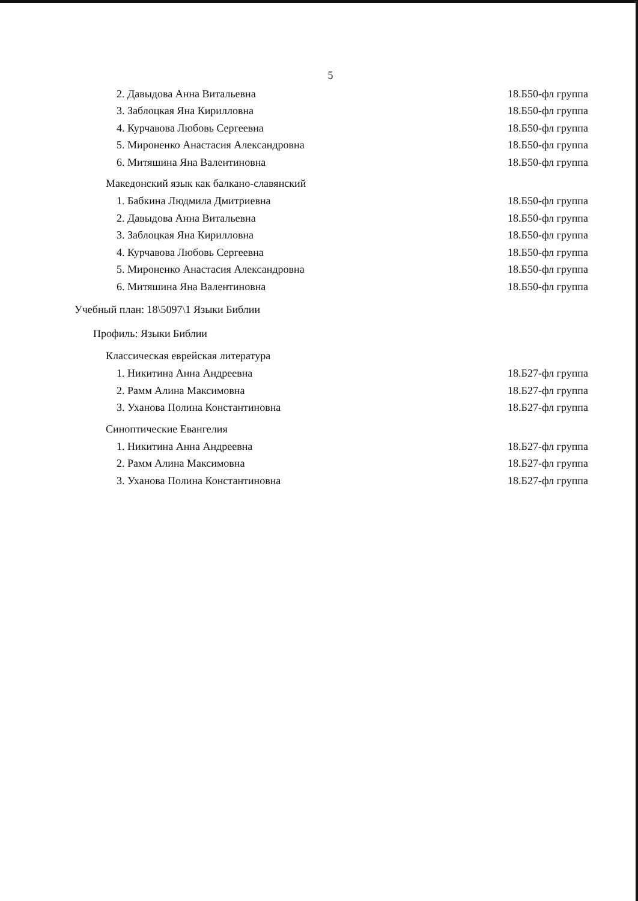5
2. Давыдова Анна Витальевна 18.Б50-фл группа
3. Заблоцкая Яна Кирилловна 18.Б50-фл группа
4. Курчавова Любовь Сергеевна 18.Б50-фл группа
5. Мироненко Анастасия Александровна 18.Б50-фл группа
6. Митяшина Яна Валентиновна 18.Б50-фл группа
Македонский язык как балкано-славянский
1. Бабкина Людмила Дмитриевна 18.Б50-фл группа
2. Давыдова Анна Витальевна 18.Б50-фл группа
3. Заблоцкая Яна Кирилловна 18.Б50-фл группа
4. Курчавова Любовь Сергеевна 18.Б50-фл группа
5. Мироненко Анастасия Александровна 18.Б50-фл группа
6. Митяшина Яна Валентиновна 18.Б50-фл группа
Учебный план: 18\5097\1 Языки Библии
Профиль: Языки Библии
Классическая еврейская литература
1. Никитина Анна Андреевна 18.Б27-фл группа
2. Рамм Алина Максимовна 18.Б27-фл группа
3. Уханова Полина Константиновна 18.Б27-фл группа
Синоптические Евангелия
1. Никитина Анна Андреевна 18.Б27-фл группа
2. Рамм Алина Максимовна 18.Б27-фл группа
3. Уханова Полина Константиновна 18.Б27-фл группа